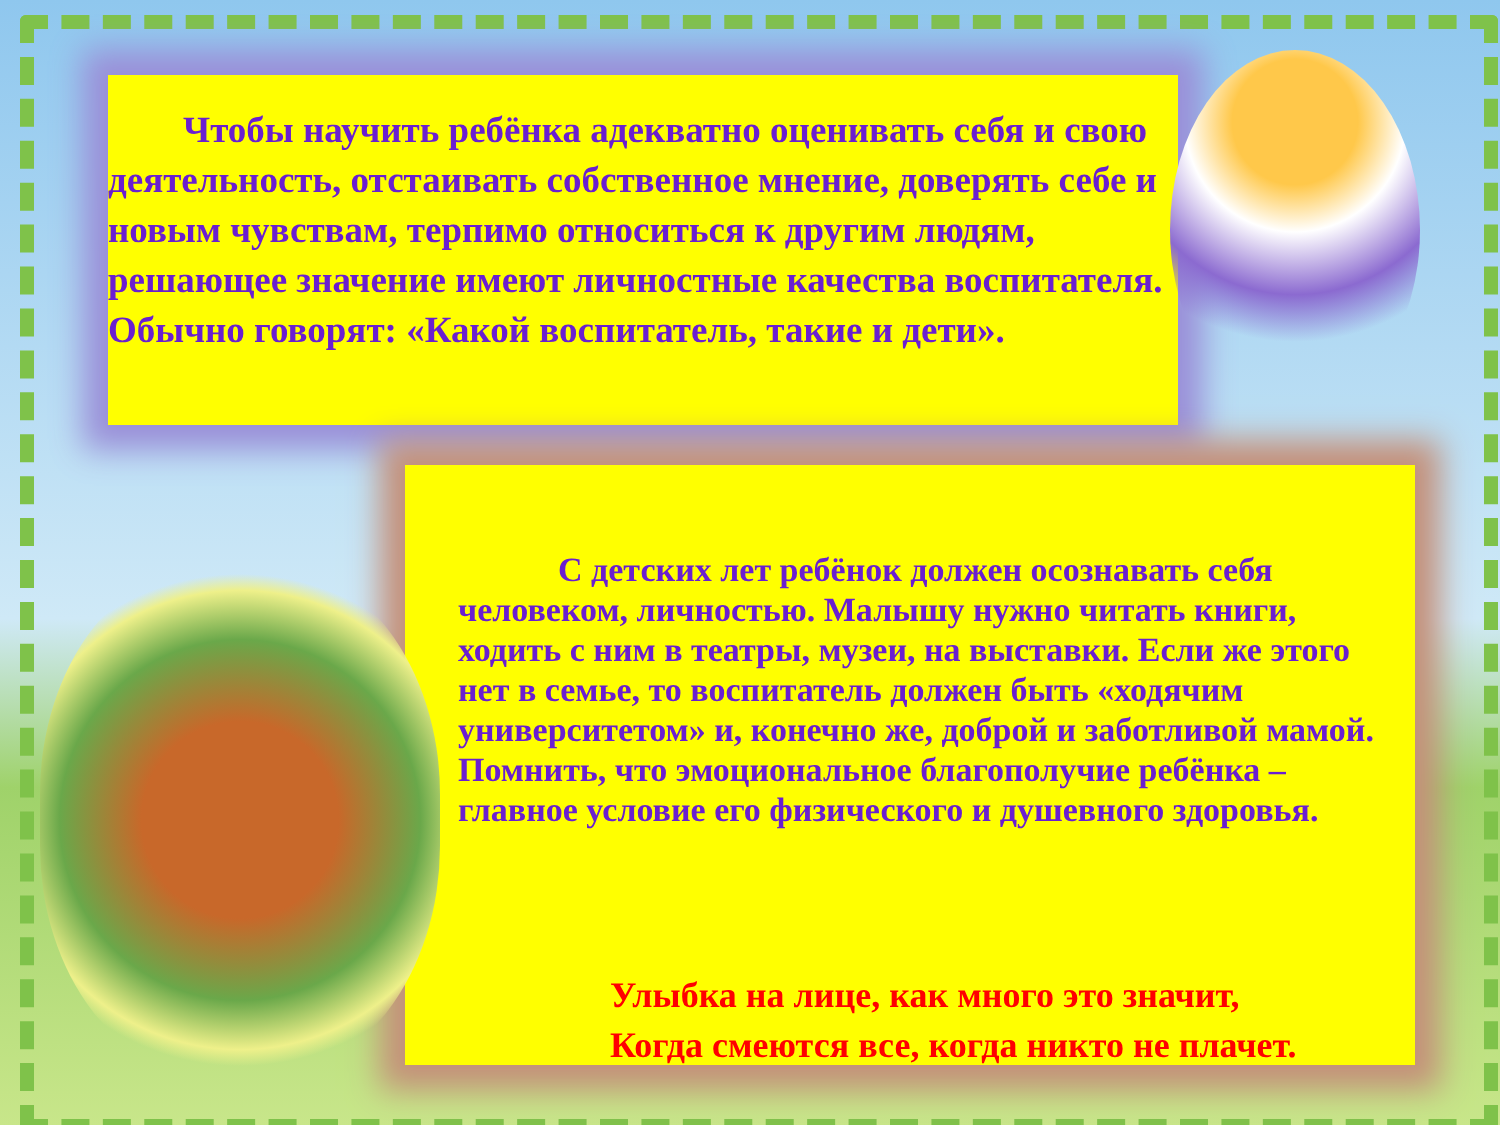Чтобы научить ребёнка адекватно оценивать себя и свою деятельность, отстаивать собственное мнение, доверять себе и новым чувствам, терпимо относиться к другим людям, решающее значение имеют личностные качества воспитателя. Обычно говорят: «Какой воспитатель, такие и дети».
С детских лет ребёнок должен осознавать себя человеком, личностью. Малышу нужно читать книги, ходить с ним в театры, музеи, на выставки. Если же этого нет в семье, то воспитатель должен быть «ходячим университетом» и, конечно же, доброй и заботливой мамой. Помнить, что эмоциональное благополучие ребёнка – главное условие его физического и душевного здоровья.
Улыбка на лице, как много это значит,
Когда смеются все, когда никто не плачет.